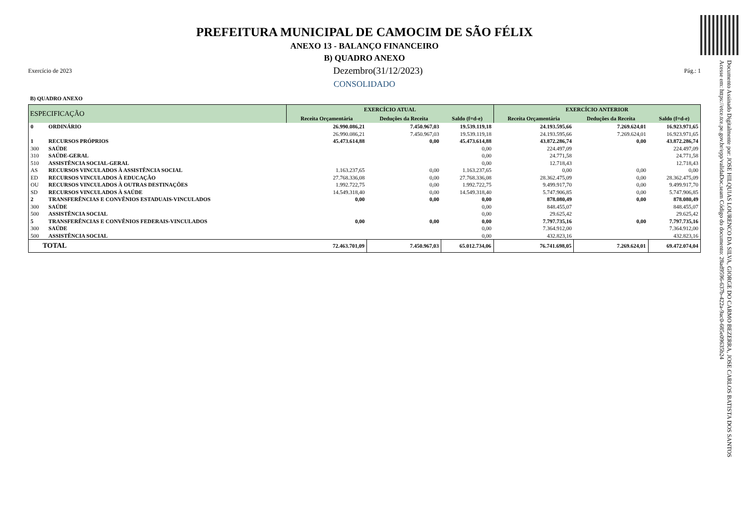Documento Assinado Digitalmente por: JOSE HILQUIAS LOURENCO DA SILVA, GIORGE DO CARMO BEZERRA, JOSE CARLOS BATISTA DOS SANTOS
Acesse em: https://etce.tce.pe.gov.br/epp/validaDoc.seam Código do documento: 28ad9596-637b-422a-9ac0-685e09635b24
PREFEITURA MUNICIPAL DE CAMOCIM DE SÃO FÉLIX
ANEXO 13 - BALANÇO FINANCEIRO
B) QUADRO ANEXO
Exercício de 2023 Dezembro(31/12/2023) Pág.: 1
CONSOLIDADO
B) QUADRO ANEXO
| ESPECIFICAÇÃO | | EXERCÍCIO ATUAL | | | EXERCÍCIO ANTERIOR | | |
| --- | --- | --- | --- | --- | --- | --- | --- |
| | | Receita Orçamentária | Deduções da Receita | Saldo (f=d-e) | Receita Orçamentária | Deduções da Receita | Saldo (f=d-e) |
| 0 | ORDINÁRIO | 26.990.086,21 | 7.450.967,03 | 19.539.119,18 | 24.193.595,66 | 7.269.624,01 | 16.923.971,65 |
| | | 26.990.086,21 | 7.450.967,03 | 19.539.119,18 | 24.193.595,66 | 7.269.624,01 | 16.923.971,65 |
| 1 | RECURSOS PRÓPRIOS | 45.473.614,88 | 0,00 | 45.473.614,88 | 43.872.286,74 | 0,00 | 43.872.286,74 |
| 300 | SAÚDE | | | 0,00 | 224.497,09 | | 224.497,09 |
| 310 | SAÚDE-GERAL | | | 0,00 | 24.771,58 | | 24.771,58 |
| 510 | ASSISTÊNCIA SOCIAL-GERAL | | | 0,00 | 12.718,43 | | 12.718,43 |
| AS | RECURSOS VINCULADOS À ASSISTÊNCIA SOCIAL | 1.163.237,65 | 0,00 | 1.163.237,65 | 0,00 | 0,00 | 0,00 |
| ED | RECURSOS VINCULADOS À EDUCAÇÃO | 27.768.336,08 | 0,00 | 27.768.336,08 | 28.362.475,09 | 0,00 | 28.362.475,09 |
| OU | RECURSOS VINCULADOS À OUTRAS DESTINAÇÕES | 1.992.722,75 | 0,00 | 1.992.722,75 | 9.499.917,70 | 0,00 | 9.499.917,70 |
| SD | RECURSOS VINCULADOS À SAÚDE | 14.549.318,40 | 0,00 | 14.549.318,40 | 5.747.906,85 | 0,00 | 5.747.906,85 |
| 2 | TRANSFERÊNCIAS E CONVÊNIOS ESTADUAIS-VINCULADOS | 0,00 | 0,00 | 0,00 | 878.080,49 | 0,00 | 878.080,49 |
| 300 | SAÚDE | | | 0,00 | 848.455,07 | | 848.455,07 |
| 500 | ASSISTÊNCIA SOCIAL | | | 0,00 | 29.625,42 | | 29.625,42 |
| 5 | TRANSFERÊNCIAS E CONVÊNIOS FEDERAIS-VINCULADOS | 0,00 | 0,00 | 0,00 | 7.797.735,16 | 0,00 | 7.797.735,16 |
| 300 | SAÚDE | | | 0,00 | 7.364.912,00 | | 7.364.912,00 |
| 500 | ASSISTÊNCIA SOCIAL | | | 0,00 | 432.823,16 | | 432.823,16 |
| TOTAL | | 72.463.701,09 | 7.450.967,03 | 65.012.734,06 | 76.741.698,05 | 7.269.624,01 | 69.472.074,04 |